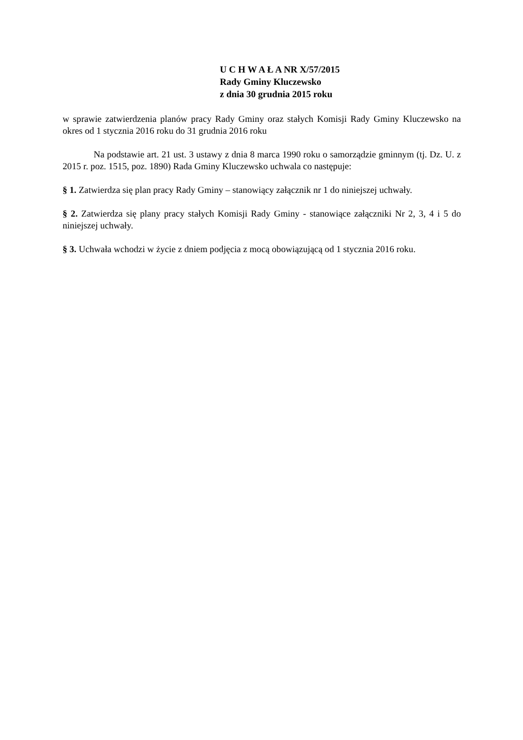U C H W A Ł A NR X/57/2015
Rady Gminy Kluczewsko
z dnia 30 grudnia 2015 roku
w sprawie zatwierdzenia planów pracy Rady Gminy oraz stałych Komisji Rady Gminy Kluczewsko na okres od 1 stycznia 2016 roku do 31 grudnia 2016 roku
Na podstawie art. 21 ust. 3 ustawy z dnia 8 marca 1990 roku o samorządzie gminnym (tj. Dz. U. z 2015 r. poz. 1515, poz. 1890) Rada Gminy Kluczewsko uchwala co następuje:
§ 1. Zatwierdza się plan pracy Rady Gminy – stanowiący załącznik nr 1 do niniejszej uchwały.
§ 2. Zatwierdza się plany pracy stałych Komisji Rady Gminy - stanowiące załączniki Nr 2, 3, 4 i 5 do niniejszej uchwały.
§ 3. Uchwała wchodzi w życie z dniem podjęcia z mocą obowiązującą od 1 stycznia 2016 roku.